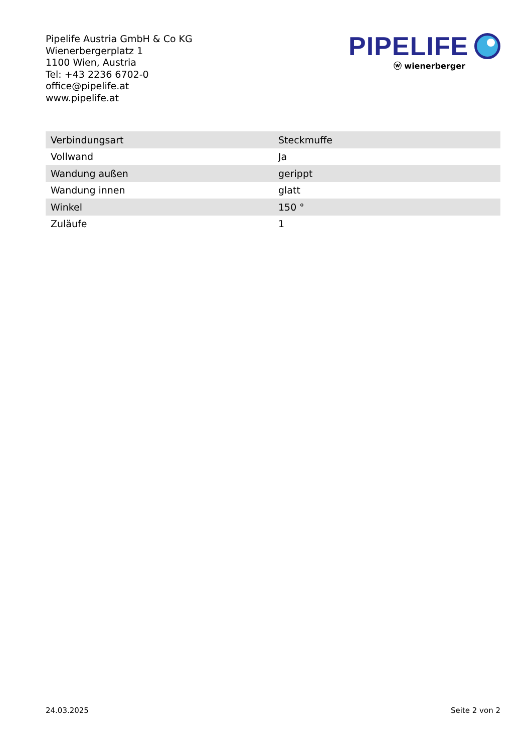Pipelife Austria GmbH & Co KG
Wienerbergerplatz 1
1100 Wien, Austria
Tel: +43 2236 6702-0
office@pipelife.at
www.pipelife.at
PIPELIFE
ⓦ wienerberger
| Verbindungsart | Steckmuffe |
| Vollwand | Ja |
| Wandung außen | gerippt |
| Wandung innen | glatt |
| Winkel | 150 ° |
| Zuläufe | 1 |
24.03.2025 Seite 2 von 2